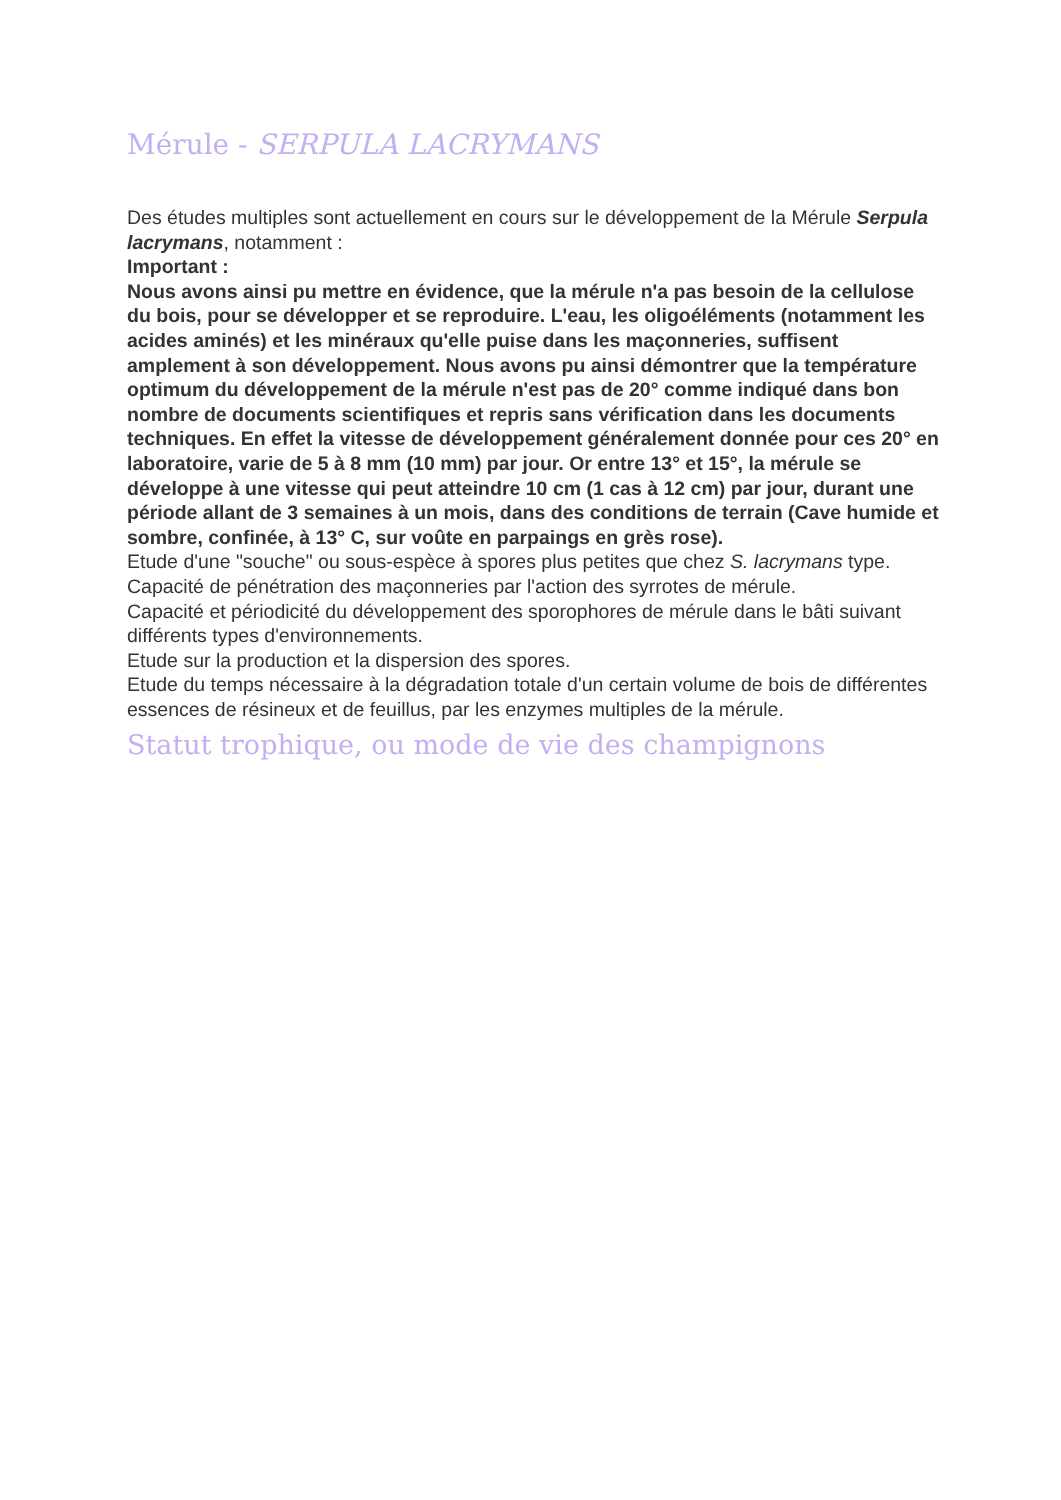Mérule - SERPULA LACRYMANS
Des études multiples sont actuellement en cours sur le développement de la Mérule Serpula lacrymans, notamment :
Important :
Nous avons ainsi pu mettre en évidence, que la mérule n'a pas besoin de la cellulose du bois, pour se développer et se reproduire. L'eau, les oligoéléments (notamment les acides aminés) et les minéraux qu'elle puise dans les maçonneries, suffisent amplement à son développement. Nous avons pu ainsi démontrer que la température optimum du développement de la mérule n'est pas de 20° comme indiqué dans bon nombre de documents scientifiques et repris sans vérification dans les documents techniques. En effet la vitesse de développement généralement donnée pour ces 20° en laboratoire, varie de 5 à 8 mm (10 mm) par jour. Or entre 13° et 15°, la mérule se développe à une vitesse qui peut atteindre 10 cm (1 cas à 12 cm) par jour, durant une période allant de 3 semaines à un mois, dans des conditions de terrain (Cave humide et sombre, confinée, à 13° C, sur voûte en parpaings en grès rose).
Etude d'une "souche" ou sous-espèce à spores plus petites que chez S. lacrymans type.
Capacité de pénétration des maçonneries par l'action des syrrotes de mérule.
Capacité et périodicité du développement des sporophores de mérule dans le bâti suivant différents types d'environnements.
Etude sur la production et la dispersion des spores.
Etude du temps nécessaire à la dégradation totale d'un certain volume de bois de différentes essences de résineux et de feuillus, par les enzymes multiples de la mérule.
Statut trophique, ou mode de vie des champignons